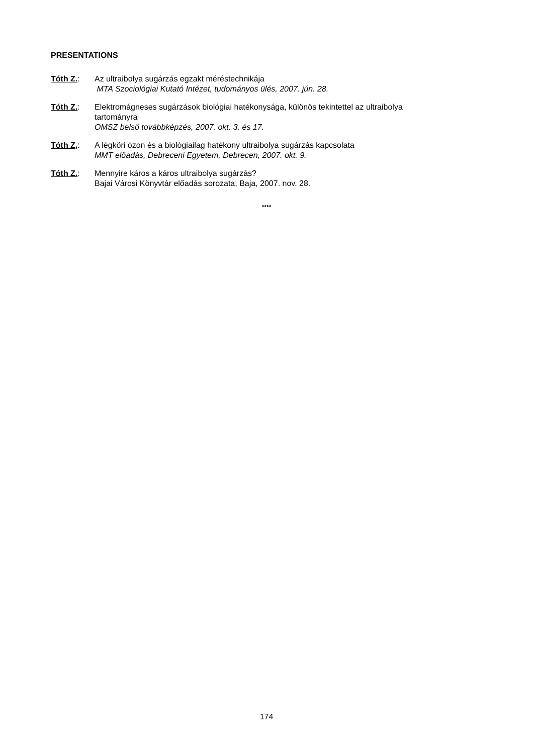PRESENTATIONS
Tóth Z.: Az ultraibolya sugárzás egzakt méréstechnikája
MTA Szociológiai Kutató Intézet, tudományos ülés, 2007. jún. 28.
Tóth Z.: Elektromágneses sugárzások biológiai hatékonysága, különös tekintettel az ultraibolya tartományra
OMSZ belső továbbképzés, 2007. okt. 3. és 17.
Tóth Z,: A légköri ózon és a biológiailag hatékony ultraibolya sugárzás kapcsolata
MMT előadás, Debreceni Egyetem, Debrecen, 2007. okt. 9.
Tóth Z.: Mennyire káros a káros ultraibolya sugárzás?
Bajai Városi Könyvtár előadás sorozata, Baja, 2007. nov. 28.
****
174